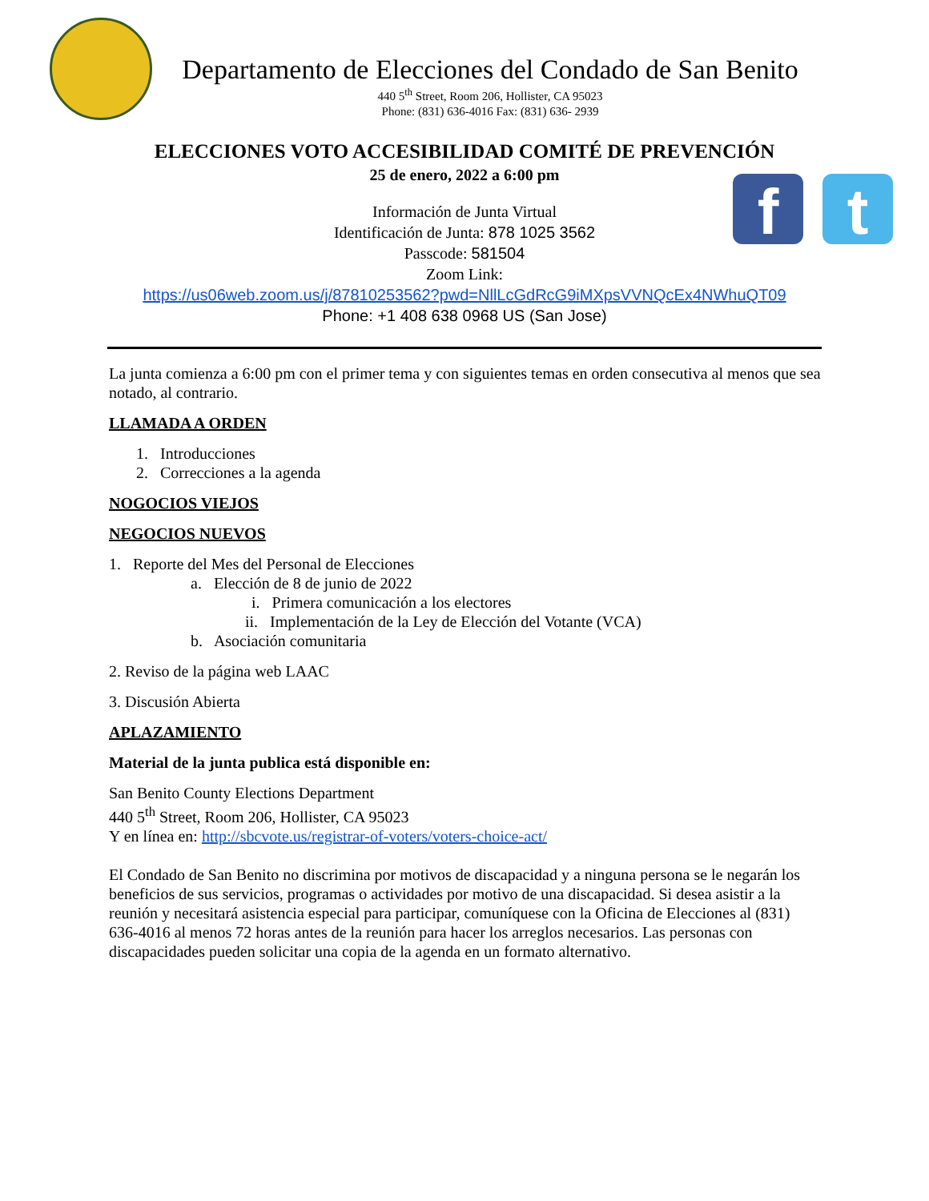f t
Departamento de Elecciones del Condado de San Benito
440 5<sup>th</sup> Street, Room 206, Hollister, CA 95023
Phone: (831) 636-4016 Fax: (831) 636- 2939
ELECCIONES VOTO ACCESIBILIDAD COMITÉ DE PREVENCIÓN
25 de enero, 2022 a 6:00 pm
Información de Junta Virtual
Identificación de Junta: 878 1025 3562
Passcode: 581504
Zoom Link:
https://us06web.zoom.us/j/87810253562?pwd=NllLcGdRcG9iMXpsVVNQcEx4NWhuQT09
Phone: +1 408 638 0968 US (San Jose)
La junta comienza a 6:00 pm con el primer tema y con siguientes temas en orden consecutiva al menos que sea notado, al contrario.
LLAMADA A ORDEN
1. Introducciones
2. Correcciones a la agenda
NOGOCIOS VIEJOS
NEGOCIOS NUEVOS
1. Reporte del Mes del Personal de Elecciones
a. Elección de 8 de junio de 2022
i. Primera comunicación a los electores
ii. Implementación de la Ley de Elección del Votante (VCA)
b. Asociación comunitaria
2. Reviso de la página web LAAC
3. Discusión Abierta
APLAZAMIENTO
Material de la junta publica está disponible en:
San Benito County Elections Department
440 5<sup>th</sup> Street, Room 206, Hollister, CA 95023
Y en línea en: http://sbcvote.us/registrar-of-voters/voters-choice-act/
El Condado de San Benito no discrimina por motivos de discapacidad y a ninguna persona se le negarán los beneficios de sus servicios, programas o actividades por motivo de una discapacidad. Si desea asistir a la reunión y necesitará asistencia especial para participar, comuníquese con la Oficina de Elecciones al (831) 636-4016 al menos 72 horas antes de la reunión para hacer los arreglos necesarios. Las personas con discapacidades pueden solicitar una copia de la agenda en un formato alternativo.